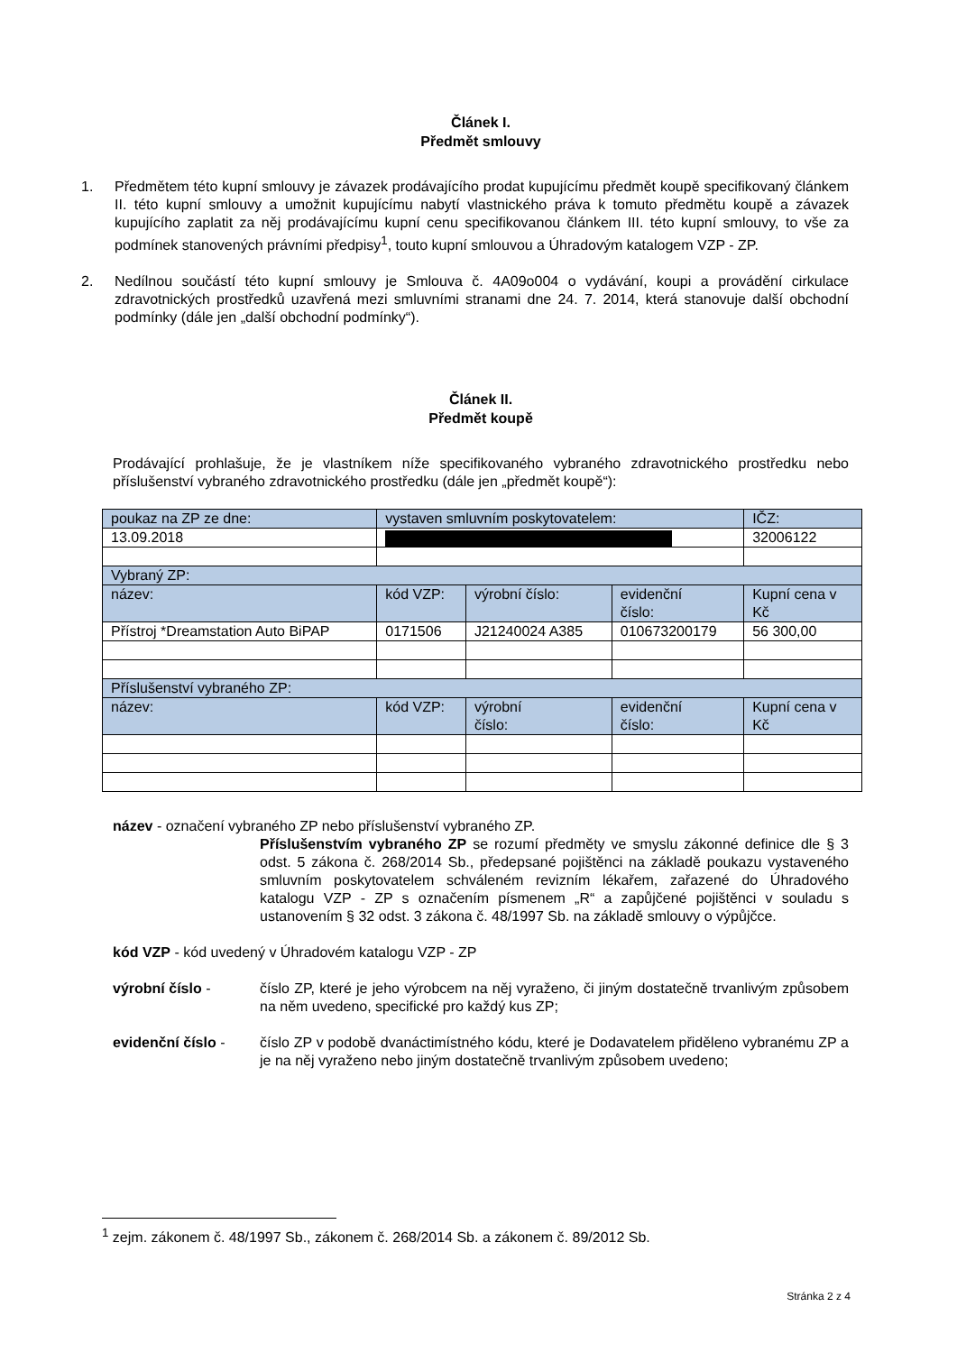Článek I.
Předmět smlouvy
1. Předmětem této kupní smlouvy je závazek prodávajícího prodat kupujícímu předmět koupě specifikovaný článkem II. této kupní smlouvy a umožnit kupujícímu nabytí vlastnického práva k tomuto předmětu koupě a závazek kupujícího zaplatit za něj prodávajícímu kupní cenu specifikovanou článkem III. této kupní smlouvy, to vše za podmínek stanovených právními předpisy<sup>1</sup>, touto kupní smlouvou a Úhradovým katalogem VZP - ZP.
2. Nedílnou součástí této kupní smlouvy je Smlouva č. 4A09o004 o vydávání, koupi a provádění cirkulace zdravotnických prostředků uzavřená mezi smluvními stranami dne 24. 7. 2014, která stanovuje další obchodní podmínky (dále jen „další obchodní podmínky“).
Článek II.
Předmět koupě
Prodávající prohlašuje, že je vlastníkem níže specifikovaného vybraného zdravotnického prostředku nebo příslušenství vybraného zdravotnického prostředku (dále jen „předmět koupě“):
| poukaz na ZP ze dne: | vystaven smluvním poskytovatelem: | | | IČZ: |
| 13.09.2018 | | | | 32006122 |
| Vybraný ZP: | | | | |
| název: | kód VZP: | výrobní číslo: | evidenční číslo: | Kupní cena v Kč |
| Přístroj *Dreamstation Auto BiPAP | 0171506 | J21240024 A385 | 010673200179 | 56 300,00 |
| Příslušenství vybraného ZP: | | | | |
| název: | kód VZP: | výrobní číslo: | evidenční číslo: | Kupní cena v Kč |
název - označení vybraného ZP nebo příslušenství vybraného ZP.
Příslušenstvím vybraného ZP se rozumí předměty ve smyslu zákonné definice dle § 3 odst. 5 zákona č. 268/2014 Sb., předepsané pojištěnci na základě poukazu vystaveného smluvním poskytovatelem schváleném revizním lékařem, zařazené do Úhradového katalogu VZP - ZP s označením písmenem „R“ a zapůjčené pojištěnci v souladu s ustanovením § 32 odst. 3 zákona č. 48/1997 Sb. na základě smlouvy o výpůjčce.
kód VZP - kód uvedený v Úhradovém katalogu VZP - ZP
výrobní číslo - číslo ZP, které je jeho výrobcem na něj vyraženo, či jiným dostatečně trvanlivým způsobem na něm uvedeno, specifické pro každý kus ZP;
evidenční číslo -
číslo ZP v podobě dvanáctimístného kódu, které je Dodavatelem přiděleno vybranému ZP a je na něj vyraženo nebo jiným dostatečně trvanlivým způsobem uvedeno;
<sup>1</sup> zejm. zákonem č. 48/1997 Sb., zákonem č. 268/2014 Sb. a zákonem č. 89/2012 Sb.
Stránka 2 z 4